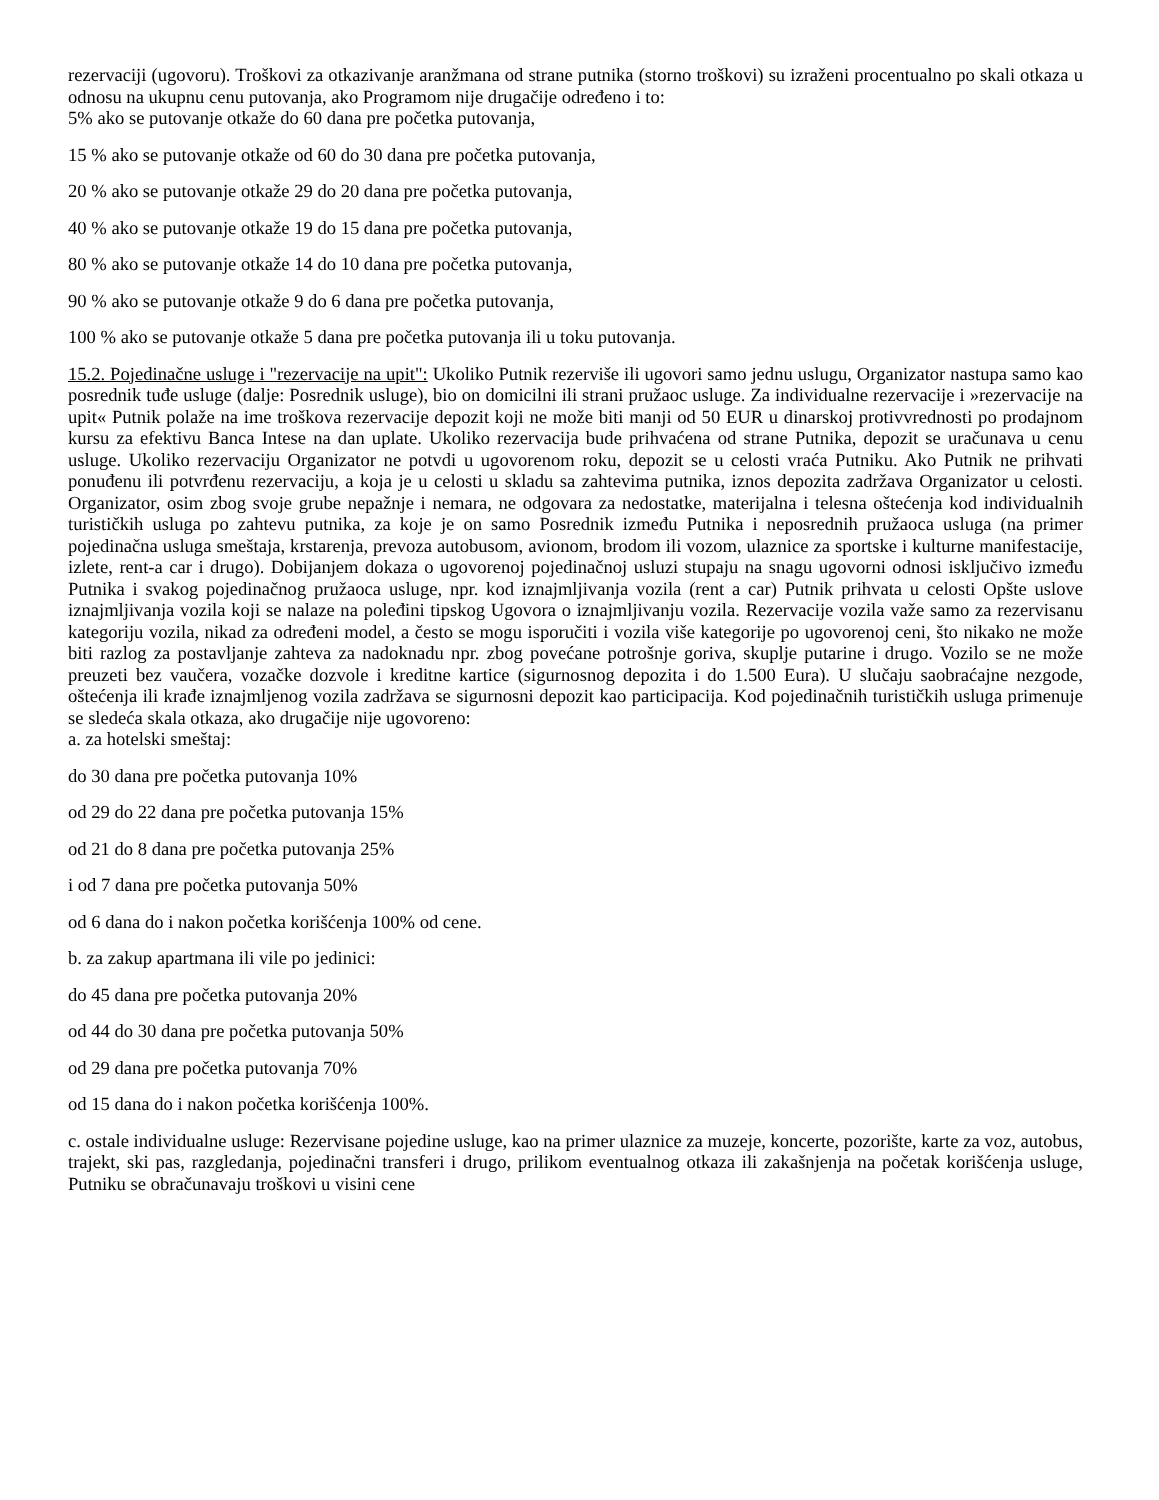rezervaciji (ugovoru). Troškovi za otkazivanje aranžmana od strane putnika (storno troškovi) su izraženi procentualno po skali otkaza u odnosu na ukupnu cenu putovanja, ako Programom nije drugačije određeno i to:
5% ako se putovanje otkaže do 60 dana pre početka putovanja,
15 % ako se putovanje otkaže od 60 do 30 dana pre početka putovanja,
20 % ako se putovanje otkaže 29 do 20 dana pre početka putovanja,
40 % ako se putovanje otkaže 19 do 15 dana pre početka putovanja,
80 % ako se putovanje otkaže 14 do 10 dana pre početka putovanja,
90 % ako se putovanje otkaže 9 do 6 dana pre početka putovanja,
100 % ako se putovanje otkaže 5 dana pre početka putovanja ili u toku putovanja.
15.2. Pojedinačne usluge i "rezervacije na upit": Ukoliko Putnik rezerviše ili ugovori samo jednu uslugu, Organizator nastupa samo kao posrednik tuđe usluge (dalje: Posrednik usluge), bio on domicilni ili strani pružaoc usluge. Za individualne rezervacije i »rezervacije na upit« Putnik polaže na ime troškova rezervacije depozit koji ne može biti manji od 50 EUR u dinarskoj protivvrednosti po prodajnom kursu za efektivu Banca Intese na dan uplate. Ukoliko rezervacija bude prihvaćena od strane Putnika, depozit se uračunava u cenu usluge. Ukoliko rezervaciju Organizator ne potvdi u ugovorenom roku, depozit se u celosti vraća Putniku. Ako Putnik ne prihvati ponuđenu ili potvrđenu rezervaciju, a koja je u celosti u skladu sa zahtevima putnika, iznos depozita zadržava Organizator u celosti. Organizator, osim zbog svoje grube nepažnje i nemara, ne odgovara za nedostatke, materijalna i telesna oštećenja kod individualnih turističkih usluga po zahtevu putnika, za koje je on samo Posrednik između Putnika i neposrednih pružaoca usluga (na primer pojedinačna usluga smeštaja, krstarenja, prevoza autobusom, avionom, brodom ili vozom, ulaznice za sportske i kulturne manifestacije, izlete, rent-a car i drugo). Dobijanjem dokaza o ugovorenoj pojedinačnoj usluzi stupaju na snagu ugovorni odnosi isključivo između Putnika i svakog pojedinačnog pružaoca usluge, npr. kod iznajmljivanja vozila (rent a car) Putnik prihvata u celosti Opšte uslove iznajmljivanja vozila koji se nalaze na poleđini tipskog Ugovora o iznajmljivanju vozila. Rezervacije vozila važe samo za rezervisanu kategoriju vozila, nikad za određeni model, a često se mogu isporučiti i vozila više kategorije po ugovorenoj ceni, što nikako ne može biti razlog za postavljanje zahteva za nadoknadu npr. zbog povećane potrošnje goriva, skuplje putarine i drugo. Vozilo se ne može preuzeti bez vaučera, vozačke dozvole i kreditne kartice (sigurnosnog depozita i do 1.500 Eura). U slučaju saobraćajne nezgode, oštećenja ili krađe iznajmljenog vozila zadržava se sigurnosni depozit kao participacija. Kod pojedinačnih turističkih usluga primenuje se sledeća skala otkaza, ako drugačije nije ugovoreno:
a. za hotelski smeštaj:
do 30 dana pre početka putovanja 10%
od 29 do 22 dana pre početka putovanja 15%
od 21 do 8 dana pre početka putovanja 25%
i od 7 dana pre početka putovanja 50%
od 6 dana do i nakon početka korišćenja 100% od cene.
b. za zakup apartmana ili vile po jedinici:
do 45 dana pre početka putovanja 20%
od 44 do 30 dana pre početka putovanja 50%
od 29 dana pre početka putovanja 70%
od 15 dana do i nakon početka korišćenja 100%.
c. ostale individualne usluge: Rezervisane pojedine usluge, kao na primer ulaznice za muzeje, koncerte, pozorište, karte za voz, autobus, trajekt, ski pas, razgledanja, pojedinačni transferi i drugo, prilikom eventualnog otkaza ili zakašnjenja na početak korišćenja usluge, Putniku se obračunavaju troškovi u visini cene